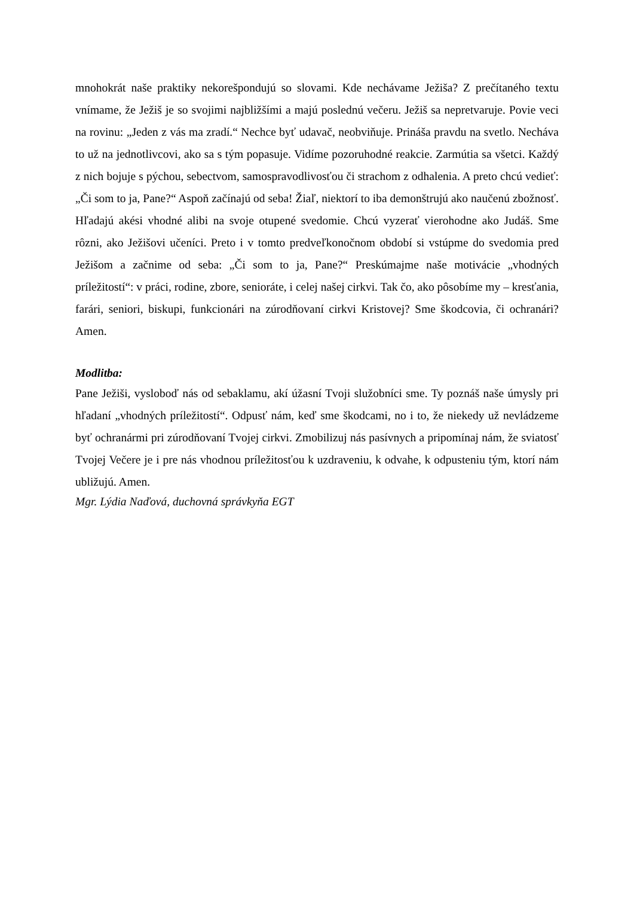mnohokrát naše praktiky nekorešpondujú so slovami. Kde nechávame Ježiša? Z prečítaného textu vnímame, že Ježiš je so svojimi najbližšími a majú poslednú večeru. Ježiš sa nepretvaruje. Povie veci na rovinu: „Jeden z vás ma zradí.“ Nechce byť udavač, neobviňuje. Prináša pravdu na svetlo. Necháva to už na jednotlivcovi, ako sa s tým popasuje. Vidíme pozoruhodné reakcie. Zarmútia sa všetci. Každý z nich bojuje s pýchou, sebectvom, samospravodlivosťou či strachom z odhalenia. A preto chcú vedieť: „Či som to ja, Pane?“ Aspoň začínajú od seba! Žiaľ, niektorí to iba demonštrujú ako naučenú zbožnosť. Hľadajú akési vhodné alibi na svoje otupené svedomie. Chcú vyzerať vierohodne ako Judáš. Sme rôzni, ako Ježišovi učeníci. Preto i v tomto predveľkonočnom období si vstúpme do svedomia pred Ježišom a začnime od seba: „Či som to ja, Pane?“ Preskúmajme naše motivácie „vhodných príležitostí“: v práci, rodine, zbore, senioráte, i celej našej cirkvi. Tak čo, ako pôsobíme my – kresťania, farári, seniori, biskupi, funkcionári na zúrodňovaní cirkvi Kristovej? Sme škodcovia, či ochranári? Amen.
Modlitba:
Pane Ježiši, vysloboď nás od sebaklamu, akí úžasní Tvoji služobníci sme. Ty poznáš naše úmysly pri hľadaní „vhodných príležitostí“. Odpusť nám, keď sme škodcami, no i to, že niekedy už nevládzeme byť ochranármi pri zúrodňovaní Tvojej cirkvi. Zmobilizuj nás pasívnych a pripomínaj nám, že sviatosť Tvojej Večere je i pre nás vhodnou príležitosťou k uzdraveniu, k odvahe, k odpusteniu tým, ktorí nám ubližujú. Amen.
Mgr. Lýdia Naďová, duchovná správkyňa EGT